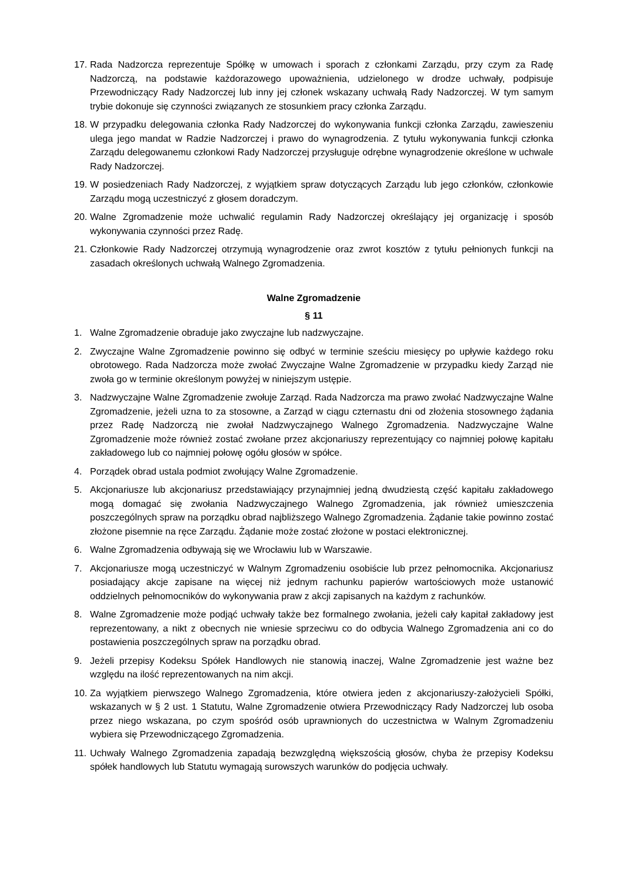17. Rada Nadzorcza reprezentuje Spółkę w umowach i sporach z członkami Zarządu, przy czym za Radę Nadzorczą, na podstawie każdorazowego upoważnienia, udzielonego w drodze uchwały, podpisuje Przewodniczący Rady Nadzorczej lub inny jej członek wskazany uchwałą Rady Nadzorczej. W tym samym trybie dokonuje się czynności związanych ze stosunkiem pracy członka Zarządu.
18. W przypadku delegowania członka Rady Nadzorczej do wykonywania funkcji członka Zarządu, zawieszeniu ulega jego mandat w Radzie Nadzorczej i prawo do wynagrodzenia. Z tytułu wykonywania funkcji członka Zarządu delegowanemu członkowi Rady Nadzorczej przysługuje odrębne wynagrodzenie określone w uchwale Rady Nadzorczej.
19. W posiedzeniach Rady Nadzorczej, z wyjątkiem spraw dotyczących Zarządu lub jego członków, członkowie Zarządu mogą uczestniczyć z głosem doradczym.
20. Walne Zgromadzenie może uchwalić regulamin Rady Nadzorczej określający jej organizację i sposób wykonywania czynności przez Radę.
21. Członkowie Rady Nadzorczej otrzymują wynagrodzenie oraz zwrot kosztów z tytułu pełnionych funkcji na zasadach określonych uchwałą Walnego Zgromadzenia.
Walne Zgromadzenie
§ 11
1. Walne Zgromadzenie obraduje jako zwyczajne lub nadzwyczajne.
2. Zwyczajne Walne Zgromadzenie powinno się odbyć w terminie sześciu miesięcy po upływie każdego roku obrotowego. Rada Nadzorcza może zwołać Zwyczajne Walne Zgromadzenie w przypadku kiedy Zarząd nie zwoła go w terminie określonym powyżej w niniejszym ustępie.
3. Nadzwyczajne Walne Zgromadzenie zwołuje Zarząd. Rada Nadzorcza ma prawo zwołać Nadzwyczajne Walne Zgromadzenie, jeżeli uzna to za stosowne, a Zarząd w ciągu czternastu dni od złożenia stosownego żądania przez Radę Nadzorczą nie zwołał Nadzwyczajnego Walnego Zgromadzenia. Nadzwyczajne Walne Zgromadzenie może również zostać zwołane przez akcjonariuszy reprezentujący co najmniej połowę kapitału zakładowego lub co najmniej połowę ogółu głosów w spółce.
4. Porządek obrad ustala podmiot zwołujący Walne Zgromadzenie.
5. Akcjonariusze lub akcjonariusz przedstawiający przynajmniej jedną dwudziestą część kapitału zakładowego mogą domagać się zwołania Nadzwyczajnego Walnego Zgromadzenia, jak również umieszczenia poszczególnych spraw na porządku obrad najbliższego Walnego Zgromadzenia. Żądanie takie powinno zostać złożone pisemnie na ręce Zarządu. Żądanie może zostać złożone w postaci elektronicznej.
6. Walne Zgromadzenia odbywają się we Wrocławiu lub w Warszawie.
7. Akcjonariusze mogą uczestniczyć w Walnym Zgromadzeniu osobiście lub przez pełnomocnika. Akcjonariusz posiadający akcje zapisane na więcej niż jednym rachunku papierów wartościowych może ustanowić oddzielnych pełnomocników do wykonywania praw z akcji zapisanych na każdym z rachunków.
8. Walne Zgromadzenie może podjąć uchwały także bez formalnego zwołania, jeżeli cały kapitał zakładowy jest reprezentowany, a nikt z obecnych nie wniesie sprzeciwu co do odbycia Walnego Zgromadzenia ani co do postawienia poszczególnych spraw na porządku obrad.
9. Jeżeli przepisy Kodeksu Spółek Handlowych nie stanowią inaczej, Walne Zgromadzenie jest ważne bez względu na ilość reprezentowanych na nim akcji.
10. Za wyjątkiem pierwszego Walnego Zgromadzenia, które otwiera jeden z akcjonariuszy-założycieli Spółki, wskazanych w § 2 ust. 1 Statutu, Walne Zgromadzenie otwiera Przewodniczący Rady Nadzorczej lub osoba przez niego wskazana, po czym spośród osób uprawnionych do uczestnictwa w Walnym Zgromadzeniu wybiera się Przewodniczącego Zgromadzenia.
11. Uchwały Walnego Zgromadzenia zapadają bezwzględną większością głosów, chyba że przepisy Kodeksu spółek handlowych lub Statutu wymagają surowszych warunków do podjęcia uchwały.